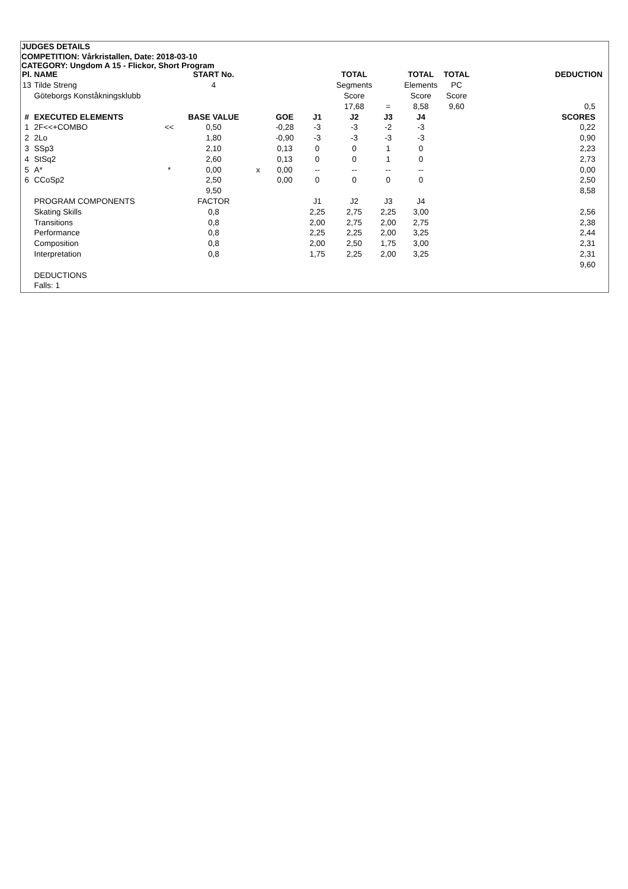JUDGES DETAILS
COMPETITION: Vårkristallen, Date: 2018-03-10
CATEGORY: Ungdom A 15 - Flickor, Short Program
| Pl. | NAME | | START No. | | | | TOTAL | | TOTAL | TOTAL | DEDUCTION |
| --- | --- | --- | --- | --- | --- | --- | --- | --- | --- | --- | --- |
| 13 | Tilde Streng | | 4 | | | | Segments | | Elements | PC | |
| | Göteborgs Konståkningsklubb | | | | | | Score | | Score | Score | |
| | | | | | | | 17,68 | = | 8,58 | 9,60 | 0,5 |
| # | EXECUTED ELEMENTS | | BASE VALUE | | GOE | J1 | J2 | J3 | J4 | | SCORES |
| 1 | 2F<<+COMBO | << | 0,50 | | -0,28 | -3 | -3 | -2 | -3 | | 0,22 |
| 2 | 2Lo | | 1,80 | | -0,90 | -3 | -3 | -3 | -3 | | 0,90 |
| 3 | SSp3 | | 2,10 | | 0,13 | 0 | 0 | 1 | 0 | | 2,23 |
| 4 | StSq2 | | 2,60 | | 0,13 | 0 | 0 | 1 | 0 | | 2,73 |
| 5 | A* | * | 0,00 | x | 0,00 | -- | -- | -- | -- | | 0,00 |
| 6 | CCoSp2 | | 2,50 | | 0,00 | 0 | 0 | 0 | 0 | | 2,50 |
| | | | 9,50 | | | | | | | | 8,58 |
| | PROGRAM COMPONENTS | | FACTOR | | | J1 | J2 | J3 | J4 | | |
| | Skating Skills | | 0,8 | | | 2,25 | 2,75 | 2,25 | 3,00 | | 2,56 |
| | Transitions | | 0,8 | | | 2,00 | 2,75 | 2,00 | 2,75 | | 2,38 |
| | Performance | | 0,8 | | | 2,25 | 2,25 | 2,00 | 3,25 | | 2,44 |
| | Composition | | 0,8 | | | 2,00 | 2,50 | 1,75 | 3,00 | | 2,31 |
| | Interpretation | | 0,8 | | | 1,75 | 2,25 | 2,00 | 3,25 | | 2,31 |
| | | | | | | | | | | | 9,60 |
| | DEDUCTIONS | | | | | | | | | | |
| | Falls: 1 | | | | | | | | | | |